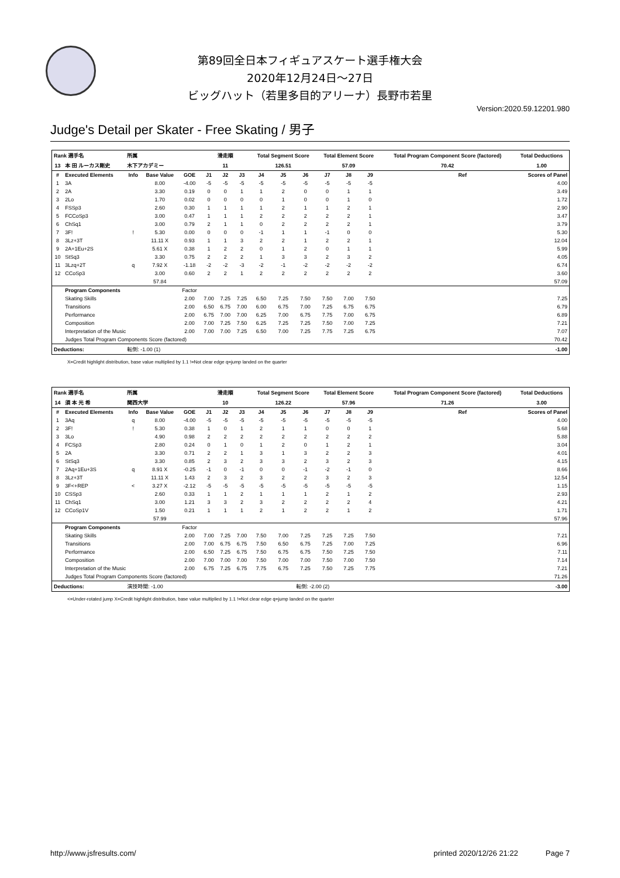第89回全日本フィギュアスケート選手権大会
2020年12月24日～27日
ビッグハット（若里多目的アリーナ）長野市若里
Version:2020.59.12201.980
Judge's Detail per Skater - Free Skating / 男子
| Rank 選手名 | | 所属 | | | 滑走順 | | | Total Segment Score | | | Total Element Score | | | Total Program Component Score (factored) | | Total Deductions |
| --- | --- | --- | --- | --- | --- | --- | --- | --- | --- | --- | --- | --- | --- | --- | --- | --- |
| 13 | 本 田 ルーカス剛史 | 木下アカデミー | | | 11 | | | 126.51 | | | 57.09 | | | 70.42 | | 1.00 |
| # | Executed Elements | Info | Base Value | GOE | J1 | J2 | J3 | J4 | J5 | J6 | J7 | J8 | J9 | | Ref | Scores of Panel |
| 1 | 3A | | 8.00 | -4.00 | -5 | -5 | -5 | -5 | -5 | -5 | -5 | -5 | -5 | | | 4.00 |
| 2 | 2A | | 3.30 | 0.19 | 0 | 0 | 1 | 1 | 2 | 0 | 0 | 1 | 1 | | | 3.49 |
| 3 | 2Lo | | 1.70 | 0.02 | 0 | 0 | 0 | 0 | 1 | 0 | 0 | 1 | 0 | | | 1.72 |
| 4 | FSSp3 | | 2.60 | 0.30 | 1 | 1 | 1 | 1 | 2 | 1 | 1 | 2 | 1 | | | 2.90 |
| 5 | FCCoSp3 | | 3.00 | 0.47 | 1 | 1 | 1 | 2 | 2 | 2 | 2 | 2 | 1 | | | 3.47 |
| 6 | ChSq1 | | 3.00 | 0.79 | 2 | 1 | 1 | 0 | 2 | 2 | 2 | 2 | 1 | | | 3.79 |
| 7 | 3F! | ! | 5.30 | 0.00 | 0 | 0 | 0 | -1 | 1 | 1 | -1 | 0 | 0 | | | 5.30 |
| 8 | 3Lz+3T | | 11.11 X | 0.93 | 1 | 1 | 3 | 2 | 2 | 1 | 2 | 2 | 1 | | | 12.04 |
| 9 | 2A+1Eu+2S | | 5.61 X | 0.38 | 1 | 2 | 2 | 0 | 1 | 2 | 0 | 1 | 1 | | | 5.99 |
| 10 | StSq3 | | 3.30 | 0.75 | 2 | 2 | 2 | 1 | 3 | 3 | 2 | 3 | 2 | | | 4.05 |
| 11 | 3Lzq+2T | q | 7.92 X | -1.18 | -2 | -2 | -3 | -2 | -1 | -2 | -2 | -2 | -2 | | | 6.74 |
| 12 | CCoSp3 | | 3.00 | 0.60 | 2 | 2 | 1 | 2 | 2 | 2 | 2 | 2 | 2 | | | 3.60 |
| | | | 57.84 | | | | | | | | | | | | | 57.09 |
| | Program Components | | | Factor | | | | | | | | | | | | |
| | Skating Skills | | | 2.00 | 7.00 | 7.25 | 7.25 | 6.50 | 7.25 | 7.50 | 7.50 | 7.00 | 7.50 | | | 7.25 |
| | Transitions | | | 2.00 | 6.50 | 6.75 | 7.00 | 6.00 | 6.75 | 7.00 | 7.25 | 6.75 | 6.75 | | | 6.79 |
| | Performance | | | 2.00 | 6.75 | 7.00 | 7.00 | 6.25 | 7.00 | 6.75 | 7.75 | 7.00 | 6.75 | | | 6.89 |
| | Composition | | | 2.00 | 7.00 | 7.25 | 7.50 | 6.25 | 7.25 | 7.25 | 7.50 | 7.00 | 7.25 | | | 7.21 |
| | Interpretation of the Music | | | 2.00 | 7.00 | 7.00 | 7.25 | 6.50 | 7.00 | 7.25 | 7.75 | 7.25 | 6.75 | | | 7.07 |
| | Judges Total Program Components Score (factored) | | | | | | | | | | | | | | | 70.42 |
| Deductions: | | 転倒: -1.00 (1) | | | | | | | | | | | | | | -1.00 |
X=Credit highlight distribution, base value multiplied by 1.1 !=Not clear edge q=jump landed on the quarter
| Rank 選手名 | | 所属 | | | 滑走順 | | | Total Segment Score | | | Total Element Score | | | Total Program Component Score (factored) | | Total Deductions |
| --- | --- | --- | --- | --- | --- | --- | --- | --- | --- | --- | --- | --- | --- | --- | --- | --- |
| 14 | 須 本 光 希 | 関西大学 | | | 10 | | | 126.22 | | | 57.96 | | | 71.26 | | 3.00 |
| # | Executed Elements | Info | Base Value | GOE | J1 | J2 | J3 | J4 | J5 | J6 | J7 | J8 | J9 | | Ref | Scores of Panel |
| 1 | 3Aq | q | 8.00 | -4.00 | -5 | -5 | -5 | -5 | -5 | -5 | -5 | -5 | -5 | | | 4.00 |
| 2 | 3F! | ! | 5.30 | 0.38 | 1 | 0 | 1 | 2 | 1 | 1 | 0 | 0 | 1 | | | 5.68 |
| 3 | 3Lo | | 4.90 | 0.98 | 2 | 2 | 2 | 2 | 2 | 2 | 2 | 2 | 2 | | | 5.88 |
| 4 | FCSp3 | | 2.80 | 0.24 | 0 | 1 | 0 | 1 | 2 | 0 | 1 | 2 | 1 | | | 3.04 |
| 5 | 2A | | 3.30 | 0.71 | 2 | 2 | 1 | 3 | 1 | 3 | 2 | 2 | 3 | | | 4.01 |
| 6 | StSq3 | | 3.30 | 0.85 | 2 | 3 | 2 | 3 | 3 | 2 | 3 | 2 | 3 | | | 4.15 |
| 7 | 2Aq+1Eu+3S | q | 8.91 X | -0.25 | -1 | 0 | -1 | 0 | 0 | -1 | -2 | -1 | 0 | | | 8.66 |
| 8 | 3Lz+3T | | 11.11 X | 1.43 | 2 | 3 | 2 | 3 | 2 | 2 | 3 | 2 | 3 | | | 12.54 |
| 9 | 3F<+REP | < | 3.27 X | -2.12 | -5 | -5 | -5 | -5 | -5 | -5 | -5 | -5 | -5 | | | 1.15 |
| 10 | CSSp3 | | 2.60 | 0.33 | 1 | 1 | 2 | 1 | 1 | 1 | 2 | 1 | 2 | | | 2.93 |
| 11 | ChSq1 | | 3.00 | 1.21 | 3 | 3 | 2 | 3 | 2 | 2 | 2 | 2 | 4 | | | 4.21 |
| 12 | CCoSp1V | | 1.50 | 0.21 | 1 | 1 | 1 | 2 | 1 | 2 | 2 | 1 | 2 | | | 1.71 |
| | | | 57.99 | | | | | | | | | | | | | 57.96 |
| | Program Components | | | Factor | | | | | | | | | | | | |
| | Skating Skills | | | 2.00 | 7.00 | 7.25 | 7.00 | 7.50 | 7.00 | 7.25 | 7.25 | 7.25 | 7.50 | | | 7.21 |
| | Transitions | | | 2.00 | 7.00 | 6.75 | 6.75 | 7.50 | 6.50 | 6.75 | 7.25 | 7.00 | 7.25 | | | 6.96 |
| | Performance | | | 2.00 | 6.50 | 7.25 | 6.75 | 7.50 | 6.75 | 6.75 | 7.50 | 7.25 | 7.50 | | | 7.11 |
| | Composition | | | 2.00 | 7.00 | 7.00 | 7.00 | 7.50 | 7.00 | 7.00 | 7.50 | 7.00 | 7.50 | | | 7.14 |
| | Interpretation of the Music | | | 2.00 | 6.75 | 7.25 | 6.75 | 7.75 | 6.75 | 7.25 | 7.50 | 7.25 | 7.75 | | | 7.21 |
| | Judges Total Program Components Score (factored) | | | | | | | | | | | | | | | 71.26 |
| Deductions: | | 演技時間: -1.00 | | | | | | | | 転倒: -2.00 (2) | | | | | | -3.00 |
<=Under-rotated jump X=Credit highlight distribution, base value multiplied by 1.1 !=Not clear edge q=jump landed on the quarter
http://www.jsfresults.com/ printed 2020/12/26 21:22 Page 7